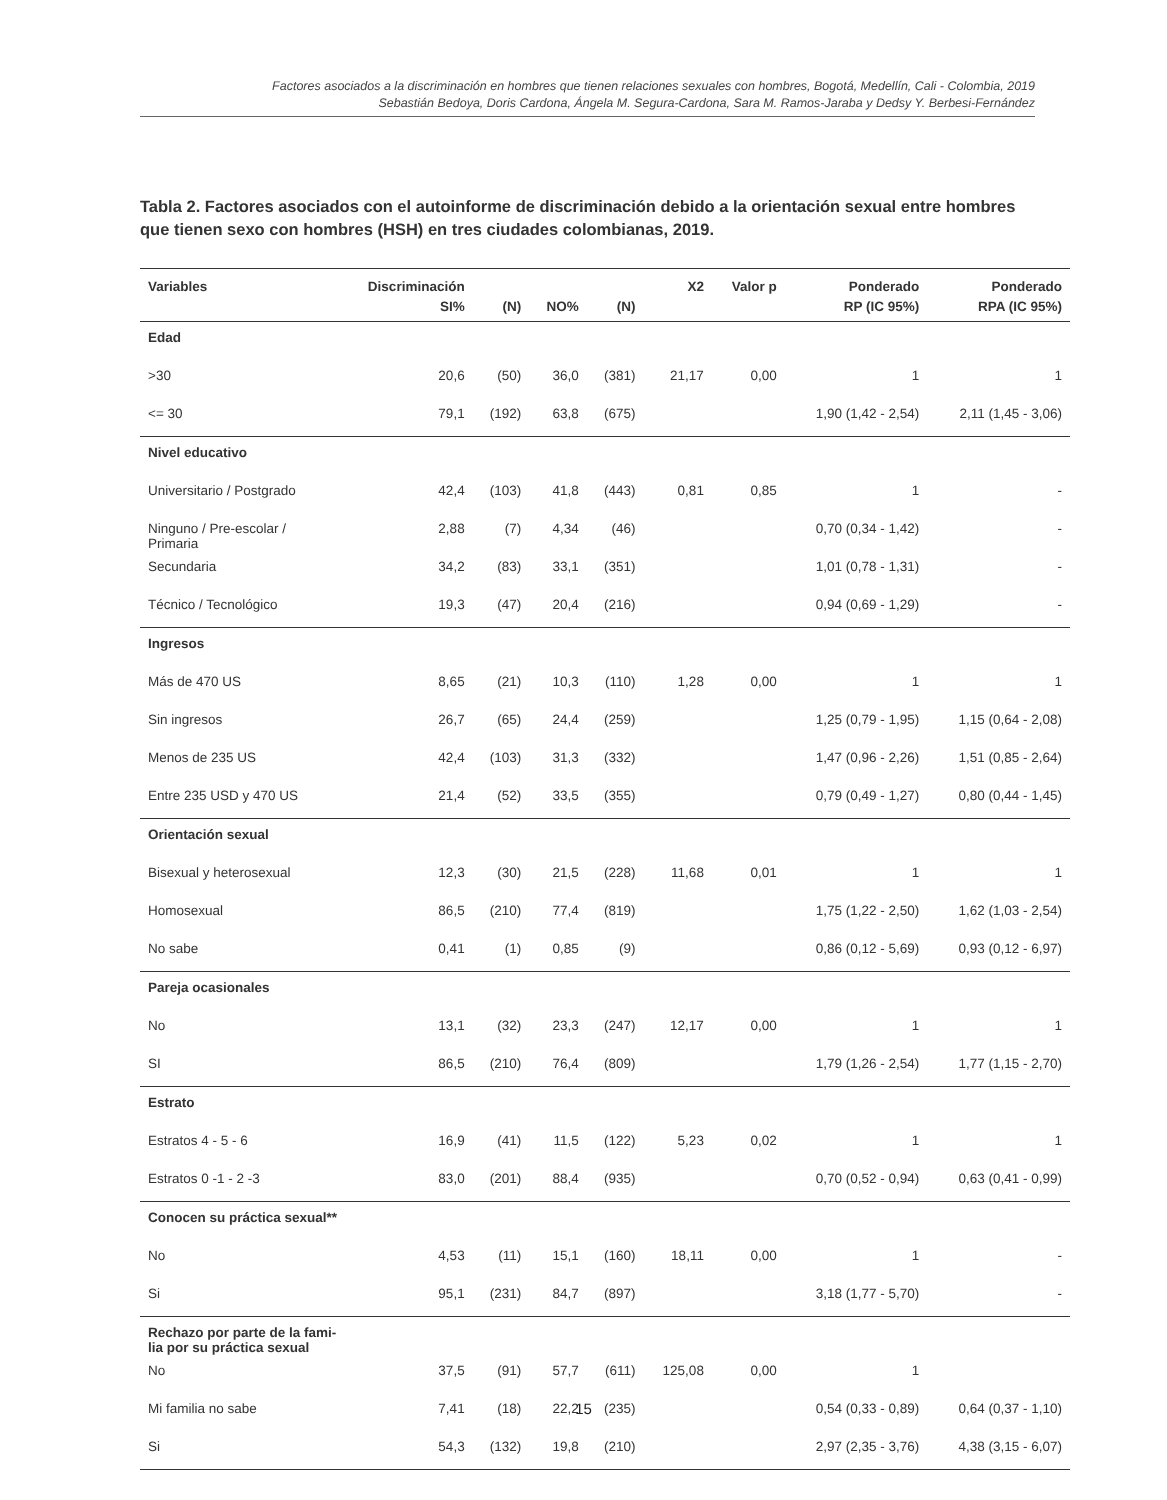Factores asociados a la discriminación en hombres que tienen relaciones sexuales con hombres, Bogotá, Medellín, Cali - Colombia, 2019
Sebastián Bedoya, Doris Cardona, Ángela M. Segura-Cardona, Sara M. Ramos-Jaraba y Dedsy Y. Berbesi-Fernández
Tabla 2. Factores asociados con el autoinforme de discriminación debido a la orientación sexual entre hombres que tienen sexo con hombres (HSH) en tres ciudades colombianas, 2019.
| Variables | Discriminación SI% | (N) | NO% | (N) | X2 | Valor p | Ponderado RP (IC 95%) | Ponderado RPA (IC 95%) |
| --- | --- | --- | --- | --- | --- | --- | --- | --- |
| Edad | | | | | | | | |
| >30 | 20,6 | (50) | 36,0 | (381) | 21,17 | 0,00 | 1 | 1 |
| <= 30 | 79,1 | (192) | 63,8 | (675) | | | 1,90 (1,42 - 2,54) | 2,11 (1,45 - 3,06) |
| Nivel educativo | | | | | | | | |
| Universitario / Postgrado | 42,4 | (103) | 41,8 | (443) | 0,81 | 0,85 | 1 | - |
| Ninguno / Pre-escolar / Primaria | 2,88 | (7) | 4,34 | (46) | | | 0,70 (0,34 - 1,42) | - |
| Secundaria | 34,2 | (83) | 33,1 | (351) | | | 1,01 (0,78 - 1,31) | - |
| Técnico / Tecnológico | 19,3 | (47) | 20,4 | (216) | | | 0,94 (0,69 - 1,29) | - |
| Ingresos | | | | | | | | |
| Más de 470 US | 8,65 | (21) | 10,3 | (110) | 1,28 | 0,00 | 1 | 1 |
| Sin ingresos | 26,7 | (65) | 24,4 | (259) | | | 1,25 (0,79 - 1,95) | 1,15 (0,64 - 2,08) |
| Menos de 235 US | 42,4 | (103) | 31,3 | (332) | | | 1,47 (0,96 - 2,26) | 1,51 (0,85 - 2,64) |
| Entre 235 USD y 470 US | 21,4 | (52) | 33,5 | (355) | | | 0,79 (0,49 - 1,27) | 0,80 (0,44 - 1,45) |
| Orientación sexual | | | | | | | | |
| Bisexual y heterosexual | 12,3 | (30) | 21,5 | (228) | 11,68 | 0,01 | 1 | 1 |
| Homosexual | 86,5 | (210) | 77,4 | (819) | | | 1,75 (1,22 - 2,50) | 1,62 (1,03 - 2,54) |
| No sabe | 0,41 | (1) | 0,85 | (9) | | | 0,86 (0,12 - 5,69) | 0,93 (0,12 - 6,97) |
| Pareja ocasionales | | | | | | | | |
| No | 13,1 | (32) | 23,3 | (247) | 12,17 | 0,00 | 1 | 1 |
| SI | 86,5 | (210) | 76,4 | (809) | | | 1,79 (1,26 - 2,54) | 1,77 (1,15 - 2,70) |
| Estrato | | | | | | | | |
| Estratos 4 - 5 - 6 | 16,9 | (41) | 11,5 | (122) | 5,23 | 0,02 | 1 | 1 |
| Estratos 0 -1 - 2 -3 | 83,0 | (201) | 88,4 | (935) | | | 0,70 (0,52 - 0,94) | 0,63 (0,41 - 0,99) |
| Conocen su práctica sexual** | | | | | | | | |
| No | 4,53 | (11) | 15,1 | (160) | 18,11 | 0,00 | 1 | - |
| Si | 95,1 | (231) | 84,7 | (897) | | | 3,18 (1,77 - 5,70) | - |
| Rechazo por parte de la fami- lia por su práctica sexual | | | | | | | | |
| No | 37,5 | (91) | 57,7 | (611) | 125,08 | 0,00 | 1 | |
| Mi familia no sabe | 7,41 | (18) | 22,2 | (235) | | | 0,54 (0,33 - 0,89) | 0,64 (0,37 - 1,10) |
| Si | 54,3 | (132) | 19,8 | (210) | | | 2,97 (2,35 - 3,76) | 4,38 (3,15 - 6,07) |
15